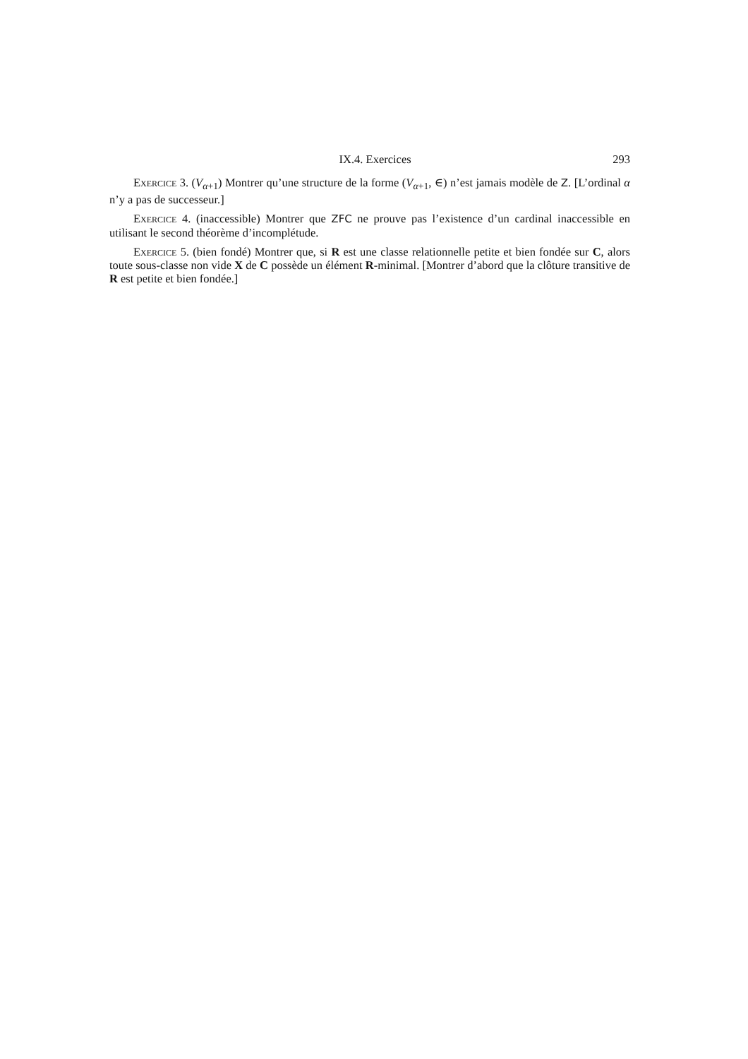IX.4. Exercices 293
Exercice 3. (V<sub>α+1</sub>) Montrer qu’une structure de la forme (V<sub>α+1</sub>, ∈) n’est jamais modèle de Z. [L’ordinal α n’y a pas de successeur.]
Exercice 4. (inaccessible) Montrer que ZFC ne prouve pas l’existence d’un cardinal inaccessible en utilisant le second théorème d’incomplétude.
Exercice 5. (bien fondé) Montrer que, si R est une classe relationnelle petite et bien fondée sur C, alors toute sous-classe non vide X de C possède un élément R-minimal. [Montrer d’abord que la clôture transitive de R est petite et bien fondée.]